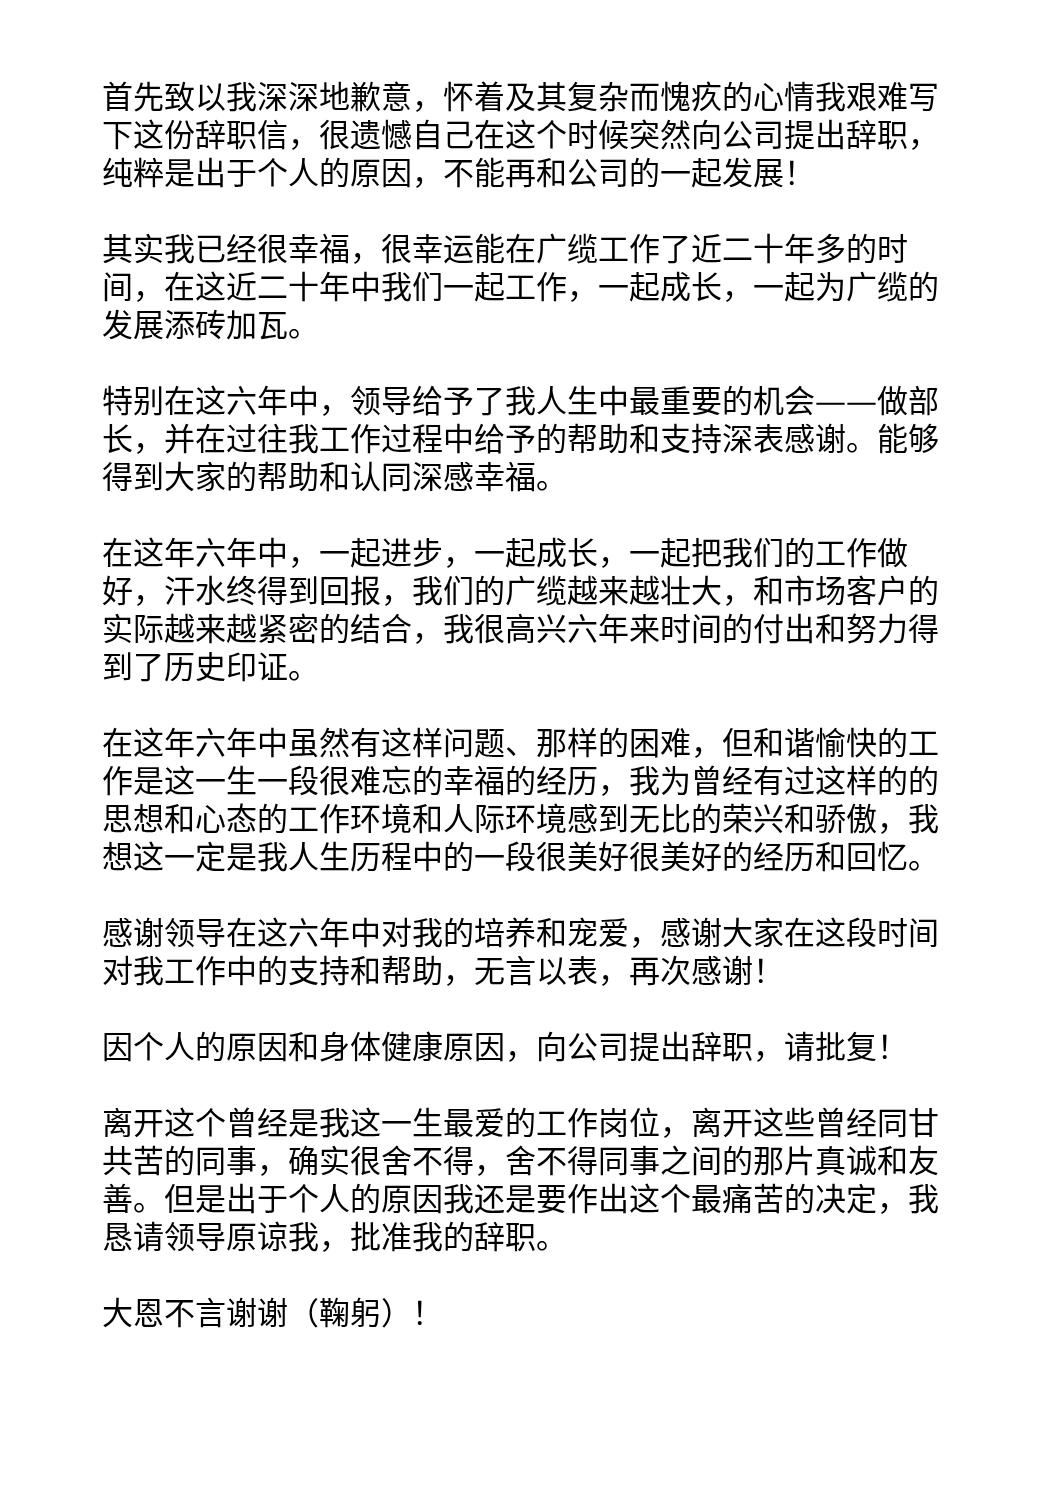首先致以我深深地歉意，怀着及其复杂而愧疚的心情我艰难写下这份辞职信，很遗憾自己在这个时候突然向公司提出辞职，纯粹是出于个人的原因，不能再和公司的一起发展！
其实我已经很幸福，很幸运能在广缆工作了近二十年多的时间，在这近二十年中我们一起工作，一起成长，一起为广缆的发展添砖加瓦。
特别在这六年中，领导给予了我人生中最重要的机会——做部长，并在过往我工作过程中给予的帮助和支持深表感谢。能够得到大家的帮助和认同深感幸福。
在这年六年中，一起进步，一起成长，一起把我们的工作做好，汗水终得到回报，我们的广缆越来越壮大，和市场客户的实际越来越紧密的结合，我很高兴六年来时间的付出和努力得到了历史印证。
在这年六年中虽然有这样问题、那样的困难，但和谐愉快的工作是这一生一段很难忘的幸福的经历，我为曾经有过这样的的思想和心态的工作环境和人际环境感到无比的荣兴和骄傲，我想这一定是我人生历程中的一段很美好很美好的经历和回忆。
感谢领导在这六年中对我的培养和宠爱，感谢大家在这段时间对我工作中的支持和帮助，无言以表，再次感谢！
因个人的原因和身体健康原因，向公司提出辞职，请批复！
离开这个曾经是我这一生最爱的工作岗位，离开这些曾经同甘共苦的同事，确实很舍不得，舍不得同事之间的那片真诚和友善。但是出于个人的原因我还是要作出这个最痛苦的决定，我恳请领导原谅我，批准我的辞职。
大恩不言谢谢（鞠躬）！